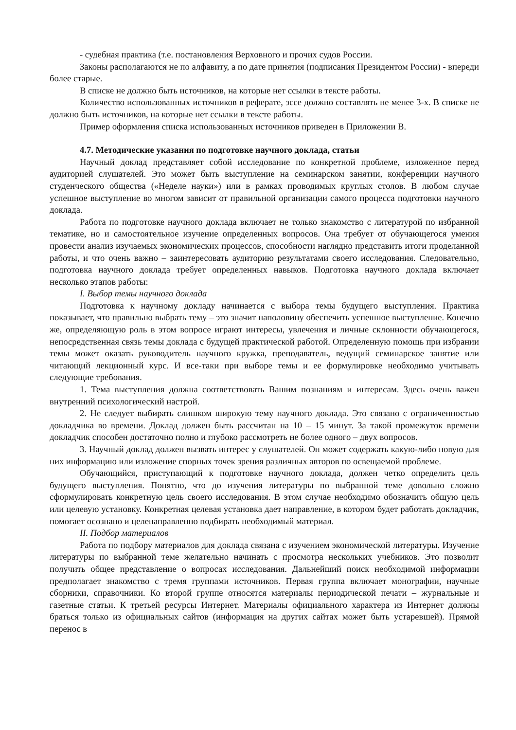- судебная практика (т.е. постановления Верховного и прочих судов России.
Законы располагаются не по алфавиту, а по дате принятия (подписания Президентом России) - впереди более старые.
В списке не должно быть источников, на которые нет ссылки в тексте работы.
Количество использованных источников в реферате, эссе должно составлять не менее 3-х. В списке не должно быть источников, на которые нет ссылки в тексте работы.
Пример оформления списка использованных источников приведен в Приложении В.
4.7. Методические указания по подготовке научного доклада, статьи
Научный доклад представляет собой исследование по конкретной проблеме, изложенное перед аудиторией слушателей. Это может быть выступление на семинарском занятии, конференции научного студенческого общества («Неделе науки») или в рамках проводимых круглых столов. В любом случае успешное выступление во многом зависит от правильной организации самого процесса подготовки научного доклада.
Работа по подготовке научного доклада включает не только знакомство с литературой по избранной тематике, но и самостоятельное изучение определенных вопросов. Она требует от обучающегося умения провести анализ изучаемых экономических процессов, способности наглядно представить итоги проделанной работы, и что очень важно – заинтересовать аудиторию результатами своего исследования. Следовательно, подготовка научного доклада требует определенных навыков. Подготовка научного доклада включает несколько этапов работы:
I. Выбор темы научного доклада
Подготовка к научному докладу начинается с выбора темы будущего выступления. Практика показывает, что правильно выбрать тему – это значит наполовину обеспечить успешное выступление. Конечно же, определяющую роль в этом вопросе играют интересы, увлечения и личные склонности обучающегося, непосредственная связь темы доклада с будущей практической работой. Определенную помощь при избрании темы может оказать руководитель научного кружка, преподаватель, ведущий семинарское занятие или читающий лекционный курс. И все-таки при выборе темы и ее формулировке необходимо учитывать следующие требования.
1. Тема выступления должна соответствовать Вашим познаниям и интересам. Здесь очень важен внутренний психологический настрой.
2. Не следует выбирать слишком широкую тему научного доклада. Это связано с ограниченностью докладчика во времени. Доклад должен быть рассчитан на 10 – 15 минут. За такой промежуток времени докладчик способен достаточно полно и глубоко рассмотреть не более одного – двух вопросов.
3. Научный доклад должен вызвать интерес у слушателей. Он может содержать какую-либо новую для них информацию или изложение спорных точек зрения различных авторов по освещаемой проблеме.
Обучающийся, приступающий к подготовке научного доклада, должен четко определить цель будущего выступления. Понятно, что до изучения литературы по выбранной теме довольно сложно сформулировать конкретную цель своего исследования. В этом случае необходимо обозначить общую цель или целевую установку. Конкретная целевая установка дает направление, в котором будет работать докладчик, помогает осознано и целенаправленно подбирать необходимый материал.
II. Подбор материалов
Работа по подбору материалов для доклада связана с изучением экономической литературы. Изучение литературы по выбранной теме желательно начинать с просмотра нескольких учебников. Это позволит получить общее представление о вопросах исследования. Дальнейший поиск необходимой информации предполагает знакомство с тремя группами источников. Первая группа включает монографии, научные сборники, справочники. Ко второй группе относятся материалы периодической печати – журнальные и газетные статьи. К третьей ресурсы Интернет. Материалы официального характера из Интернет должны браться только из официальных сайтов (информация на других сайтах может быть устаревшей). Прямой перенос в